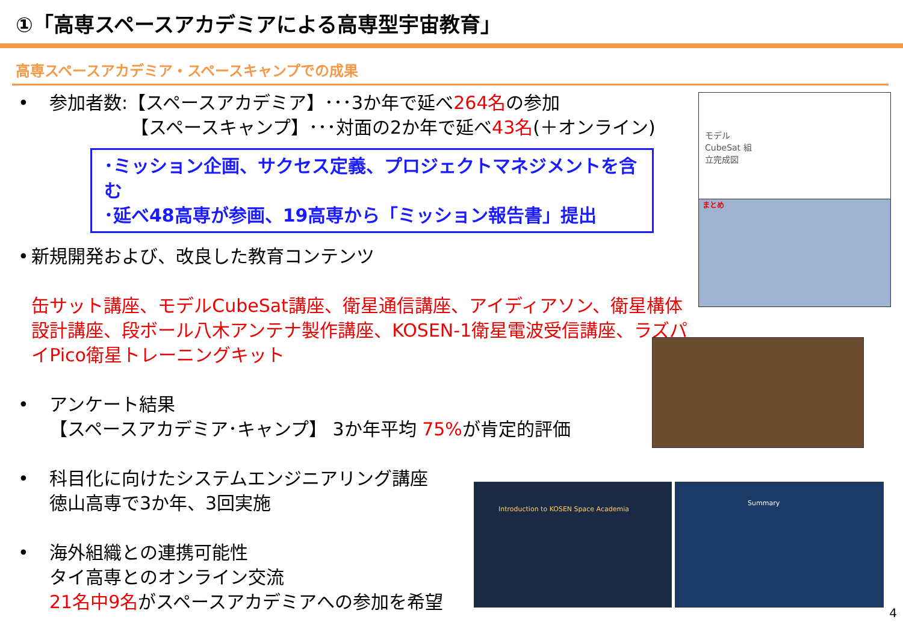①「高専スペースアカデミアによる高専型宇宙教育」
高専スペースアカデミア・スペースキャンプでの成果
• 参加者数:【スペースアカデミア】･･･3か年で延べ264名の参加
　　　　　【スペースキャンプ】･･･対面の2か年で延べ43名(＋オンライン)
･ミッション企画、サクセス定義、プロジェクトマネジメントを含む
･延べ48高専が参画、19高専から「ミッション報告書」提出
• 新規開発および、改良した教育コンテンツ
缶サット講座、モデルCubeSat講座、衛星通信講座、アイディアソン、衛星構体設計講座、段ボール八木アンテナ製作講座、KOSEN-1衛星電波受信講座、ラズパイPico衛星トレーニングキット
• アンケート結果
【スペースアカデミア･キャンプ】 3か年平均 75% が肯定的評価
• 科目化に向けたシステムエンジニアリング講座
徳山高専で3か年、3回実施
• 海外組織との連携可能性
タイ高専とのオンライン交流
21名中9名がスペースアカデミアへの参加を希望
モデル CubeSat 組立完成図
まとめ
Introduction to KOSEN Space Academia Summary
4